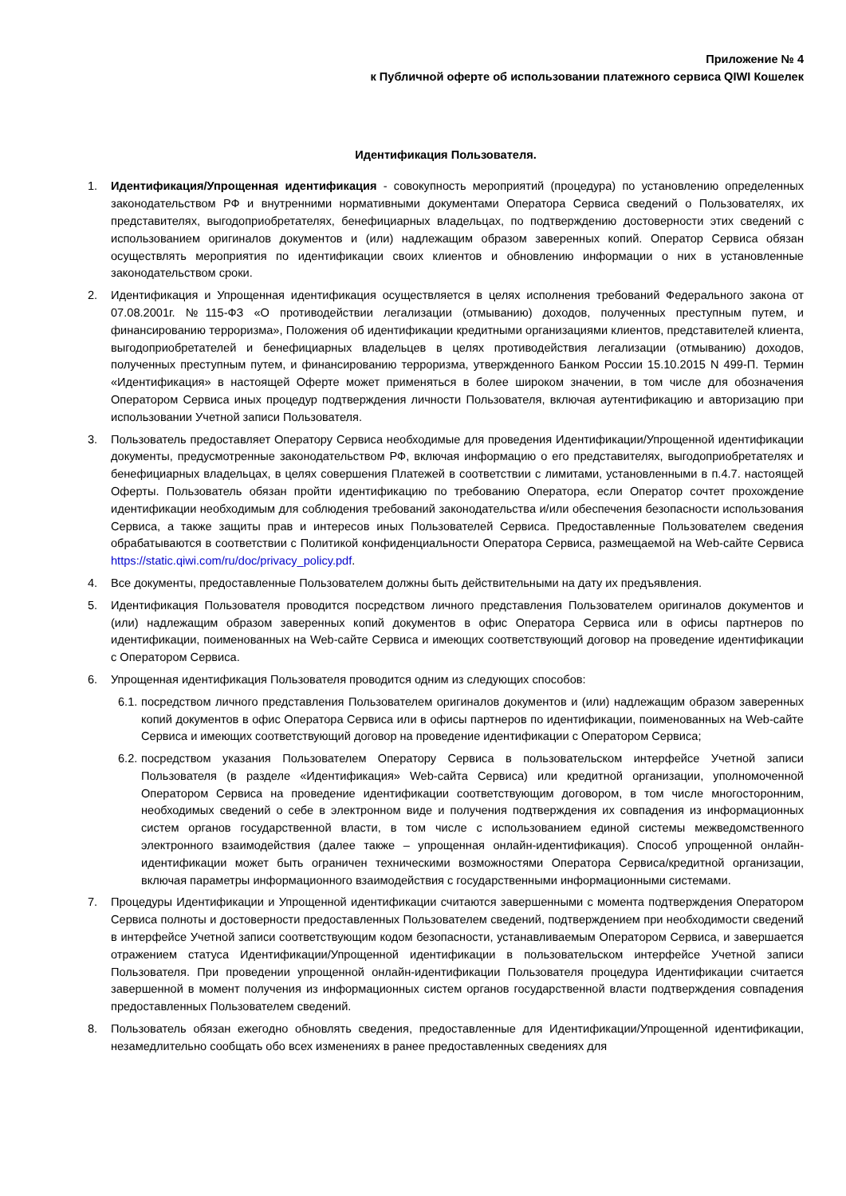Приложение № 4
к Публичной оферте об использовании платежного сервиса QIWI Кошелек
Идентификация Пользователя.
1. Идентификация/Упрощенная идентификация - совокупность мероприятий (процедура) по установлению определенных законодательством РФ и внутренними нормативными документами Оператора Сервиса сведений о Пользователях, их представителях, выгодоприобретателях, бенефициарных владельцах, по подтверждению достоверности этих сведений с использованием оригиналов документов и (или) надлежащим образом заверенных копий. Оператор Сервиса обязан осуществлять мероприятия по идентификации своих клиентов и обновлению информации о них в установленные законодательством сроки.
2. Идентификация и Упрощенная идентификация осуществляется в целях исполнения требований Федерального закона от 07.08.2001г. №115-ФЗ «О противодействии легализации (отмыванию) доходов, полученных преступным путем, и финансированию терроризма», Положения об идентификации кредитными организациями клиентов, представителей клиента, выгодоприобретателей и бенефициарных владельцев в целях противодействия легализации (отмыванию) доходов, полученных преступным путем, и финансированию терроризма, утвержденного Банком России 15.10.2015 N 499-П. Термин «Идентификация» в настоящей Оферте может применяться в более широком значении, в том числе для обозначения Оператором Сервиса иных процедур подтверждения личности Пользователя, включая аутентификацию и авторизацию при использовании Учетной записи Пользователя.
3. Пользователь предоставляет Оператору Сервиса необходимые для проведения Идентификации/Упрощенной идентификации документы, предусмотренные законодательством РФ, включая информацию о его представителях, выгодоприобретателях и бенефициарных владельцах, в целях совершения Платежей в соответствии с лимитами, установленными в п.4.7. настоящей Оферты. Пользователь обязан пройти идентификацию по требованию Оператора, если Оператор сочтет прохождение идентификации необходимым для соблюдения требований законодательства и/или обеспечения безопасности использования Сервиса, а также защиты прав и интересов иных Пользователей Сервиса. Предоставленные Пользователем сведения обрабатываются в соответствии с Политикой конфиденциальности Оператора Сервиса, размещаемой на Web-сайте Сервиса https://static.qiwi.com/ru/doc/privacy_policy.pdf.
4. Все документы, предоставленные Пользователем должны быть действительными на дату их предъявления.
5. Идентификация Пользователя проводится посредством личного представления Пользователем оригиналов документов и (или) надлежащим образом заверенных копий документов в офис Оператора Сервиса или в офисы партнеров по идентификации, поименованных на Web-сайте Сервиса и имеющих соответствующий договор на проведение идентификации с Оператором Сервиса.
6. Упрощенная идентификация Пользователя проводится одним из следующих способов:
6.1.
посредством личного представления Пользователем оригиналов документов и (или) надлежащим образом заверенных копий документов в офис Оператора Сервиса или в офисы партнеров по идентификации, поименованных на Web-сайте Сервиса и имеющих соответствующий договор на проведение идентификации с Оператором Сервиса;
6.2.
посредством указания Пользователем Оператору Сервиса в пользовательском интерфейсе Учетной записи Пользователя (в разделе «Идентификация» Web-сайта Сервиса) или кредитной организации, уполномоченной Оператором Сервиса на проведение идентификации соответствующим договором, в том числе многосторонним, необходимых сведений о себе в электронном виде и получения подтверждения их совпадения из информационных систем органов государственной власти, в том числе с использованием единой системы межведомственного электронного взаимодействия (далее также – упрощенная онлайн-идентификация). Способ упрощенной онлайн-идентификации может быть ограничен техническими возможностями Оператора Сервиса/кредитной организации, включая параметры информационного взаимодействия с государственными информационными системами.
7. Процедуры Идентификации и Упрощенной идентификации считаются завершенными с момента подтверждения Оператором Сервиса полноты и достоверности предоставленных Пользователем сведений, подтверждением при необходимости сведений в интерфейсе Учетной записи соответствующим кодом безопасности, устанавливаемым Оператором Сервиса, и завершается отражением статуса Идентификации/Упрощенной идентификации в пользовательском интерфейсе Учетной записи Пользователя. При проведении упрощенной онлайн-идентификации Пользователя процедура Идентификации считается завершенной в момент получения из информационных систем органов государственной власти подтверждения совпадения предоставленных Пользователем сведений.
8. Пользователь обязан ежегодно обновлять сведения, предоставленные для Идентификации/Упрощенной идентификации, незамедлительно сообщать обо всех изменениях в ранее предоставленных сведениях для